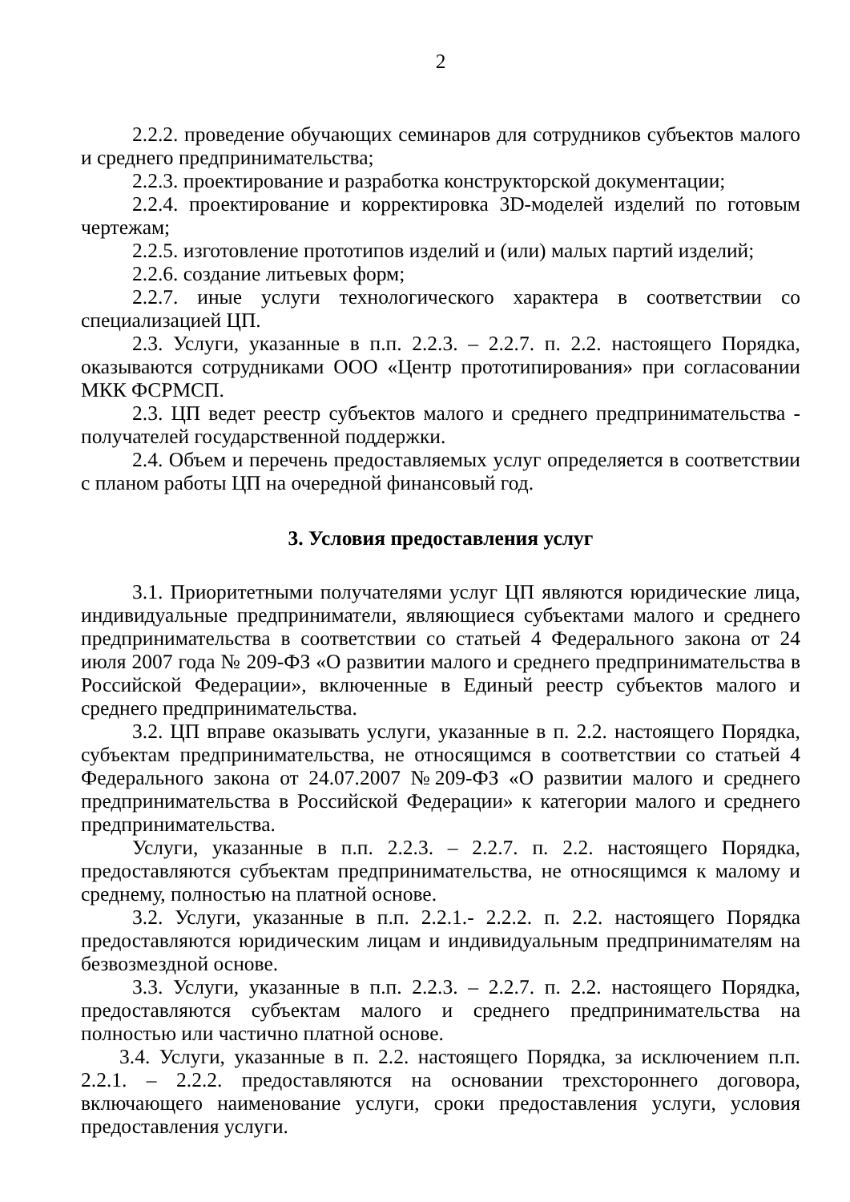2
2.2.2. проведение обучающих семинаров для сотрудников субъектов малого и среднего предпринимательства;
2.2.3. проектирование и разработка конструкторской документации;
2.2.4. проектирование и корректировка 3D-моделей изделий по готовым чертежам;
2.2.5. изготовление прототипов изделий и (или) малых партий изделий;
2.2.6. создание литьевых форм;
2.2.7. иные услуги технологического характера в соответствии со специализацией ЦП.
2.3. Услуги, указанные в п.п. 2.2.3. – 2.2.7. п. 2.2. настоящего Порядка, оказываются сотрудниками ООО «Центр прототипирования» при согласовании МКК ФСРМСП.
2.3. ЦП ведет реестр субъектов малого и среднего предпринимательства - получателей государственной поддержки.
2.4. Объем и перечень предоставляемых услуг определяется в соответствии с планом работы ЦП на очередной финансовый год.
3. Условия предоставления услуг
3.1. Приоритетными получателями услуг ЦП являются юридические лица, индивидуальные предприниматели, являющиеся субъектами малого и среднего предпринимательства в соответствии со статьей 4 Федерального закона от 24 июля 2007 года № 209-ФЗ «О развитии малого и среднего предпринимательства в Российской Федерации», включенные в Единый реестр субъектов малого и среднего предпринимательства.
3.2. ЦП вправе оказывать услуги, указанные в п. 2.2. настоящего Порядка, субъектам предпринимательства, не относящимся в соответствии со статьей 4 Федерального закона от 24.07.2007 №209-ФЗ «О развитии малого и среднего предпринимательства в Российской Федерации» к категории малого и среднего предпринимательства.
Услуги, указанные в п.п. 2.2.3. – 2.2.7. п. 2.2. настоящего Порядка, предоставляются субъектам предпринимательства, не относящимся к малому и среднему, полностью на платной основе.
3.2. Услуги, указанные в п.п. 2.2.1.- 2.2.2. п. 2.2. настоящего Порядка предоставляются юридическим лицам и индивидуальным предпринимателям на безвозмездной основе.
3.3. Услуги, указанные в п.п. 2.2.3. – 2.2.7. п. 2.2. настоящего Порядка, предоставляются субъектам малого и среднего предпринимательства на полностью или частично платной основе.
3.4. Услуги, указанные в п. 2.2. настоящего Порядка, за исключением п.п. 2.2.1. – 2.2.2. предоставляются на основании трехстороннего договора, включающего наименование услуги, сроки предоставления услуги, условия предоставления услуги.